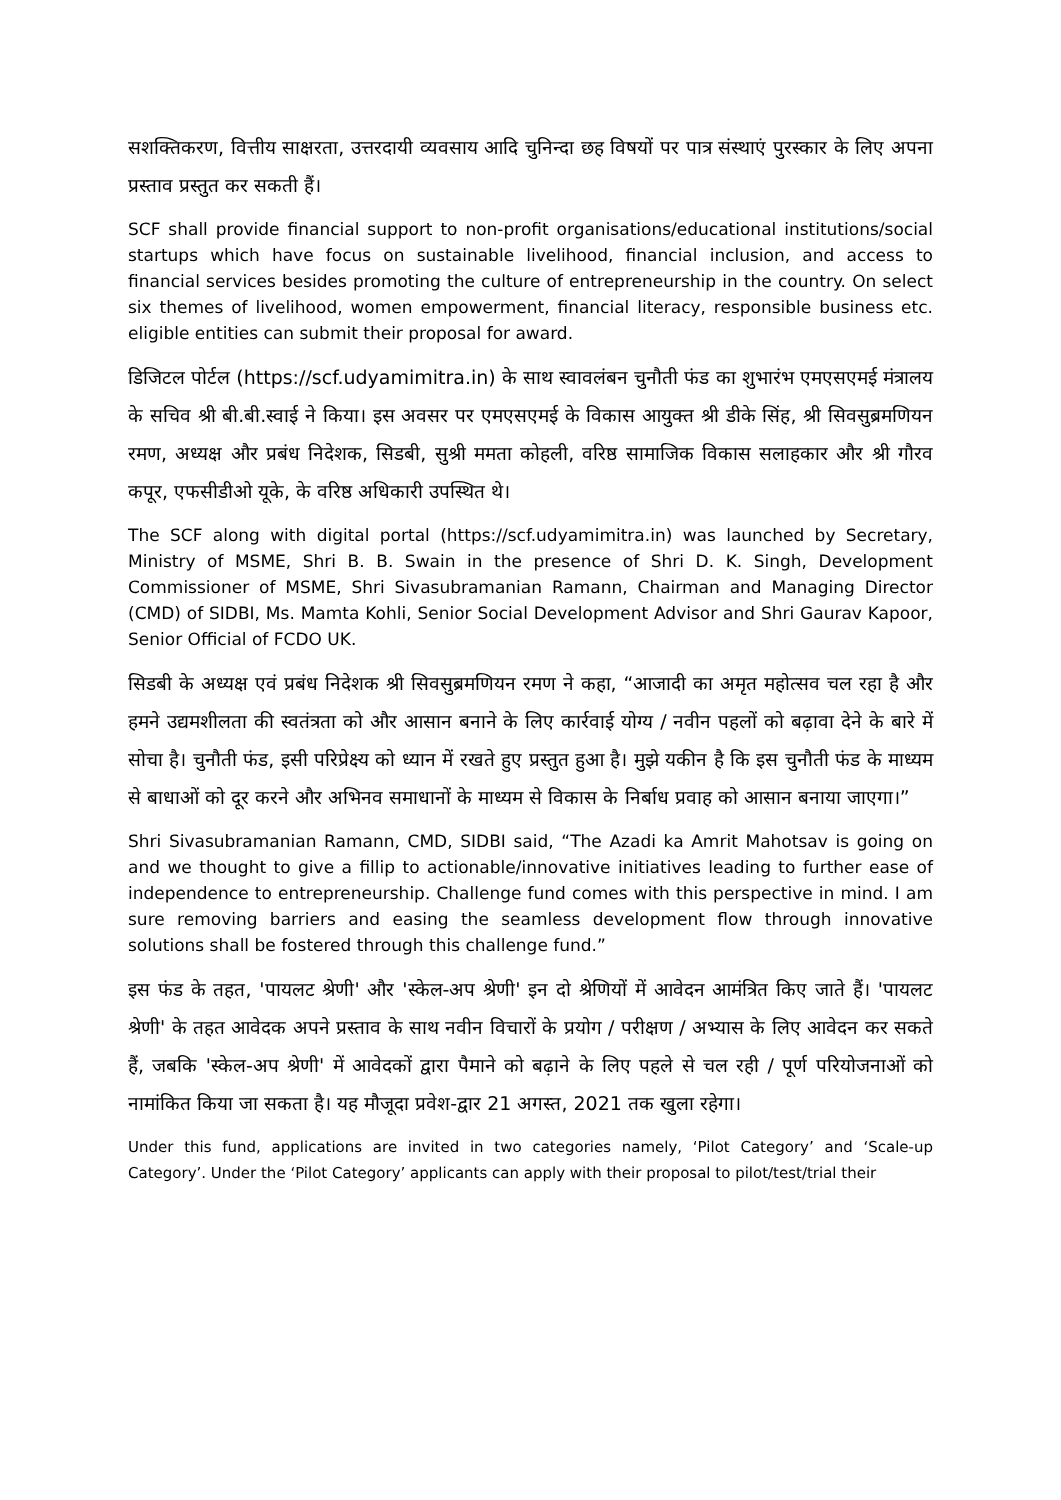सशक्तिकरण, वित्तीय साक्षरता, उत्तरदायी व्यवसाय आदि चुनिन्दा छह विषयों पर पात्र संस्थाएं पुरस्कार के लिए अपना प्रस्ताव प्रस्तुत कर सकती हैं।
SCF shall provide financial support to non-profit organisations/educational institutions/social startups which have focus on sustainable livelihood, financial inclusion, and access to financial services besides promoting the culture of entrepreneurship in the country. On select six themes of livelihood, women empowerment, financial literacy, responsible business etc. eligible entities can submit their proposal for award.
डिजिटल पोर्टल (https://scf.udyamimitra.in) के साथ स्वावलंबन चुनौती फंड का शुभारंभ एमएसएमई मंत्रालय के सचिव श्री बी.बी.स्वाई ने किया। इस अवसर पर एमएसएमई के विकास आयुक्त श्री डीके सिंह, श्री सिवसुब्रमणियन रमण, अध्यक्ष और प्रबंध निदेशक, सिडबी, सुश्री ममता कोहली, वरिष्ठ सामाजिक विकास सलाहकार और श्री गौरव कपूर, एफसीडीओ यूके, के वरिष्ठ अधिकारी उपस्थित थे।
The SCF along with digital portal (https://scf.udyamimitra.in) was launched by Secretary, Ministry of MSME, Shri B. B. Swain in the presence of Shri D. K. Singh, Development Commissioner of MSME, Shri Sivasubramanian Ramann, Chairman and Managing Director (CMD) of SIDBI, Ms. Mamta Kohli, Senior Social Development Advisor and Shri Gaurav Kapoor, Senior Official of FCDO UK.
सिडबी के अध्यक्ष एवं प्रबंध निदेशक श्री सिवसुब्रमणियन रमण ने कहा, “आजादी का अमृत महोत्सव चल रहा है और हमने उद्यमशीलता की स्वतंत्रता को और आसान बनाने के लिए कार्रवाई योग्य / नवीन पहलों को बढ़ावा देने के बारे में सोचा है। चुनौती फंड, इसी परिप्रेक्ष्य को ध्यान में रखते हुए प्रस्तुत हुआ है। मुझे यकीन है कि इस चुनौती फंड के माध्यम से बाधाओं को दूर करने और अभिनव समाधानों के माध्यम से विकास के निर्बाध प्रवाह को आसान बनाया जाएगा।”
Shri Sivasubramanian Ramann, CMD, SIDBI said, “The Azadi ka Amrit Mahotsav is going on and we thought to give a fillip to actionable/innovative initiatives leading to further ease of independence to entrepreneurship. Challenge fund comes with this perspective in mind. I am sure removing barriers and easing the seamless development flow through innovative solutions shall be fostered through this challenge fund.”
इस फंड के तहत, 'पायलट श्रेणी' और 'स्केल-अप श्रेणी' इन दो श्रेणियों में आवेदन आमंत्रित किए जाते हैं। 'पायलट श्रेणी' के तहत आवेदक अपने प्रस्ताव के साथ नवीन विचारों के प्रयोग / परीक्षण / अभ्यास के लिए आवेदन कर सकते हैं, जबकि 'स्केल-अप श्रेणी' में आवेदकों द्वारा पैमाने को बढ़ाने के लिए पहले से चल रही / पूर्ण परियोजनाओं को नामांकित किया जा सकता है। यह मौजूदा प्रवेश-द्वार 21 अगस्त, 2021 तक खुला रहेगा।
Under this fund, applications are invited in two categories namely, ‘Pilot Category’ and ‘Scale-up Category’. Under the ‘Pilot Category’ applicants can apply with their proposal to pilot/test/trial their